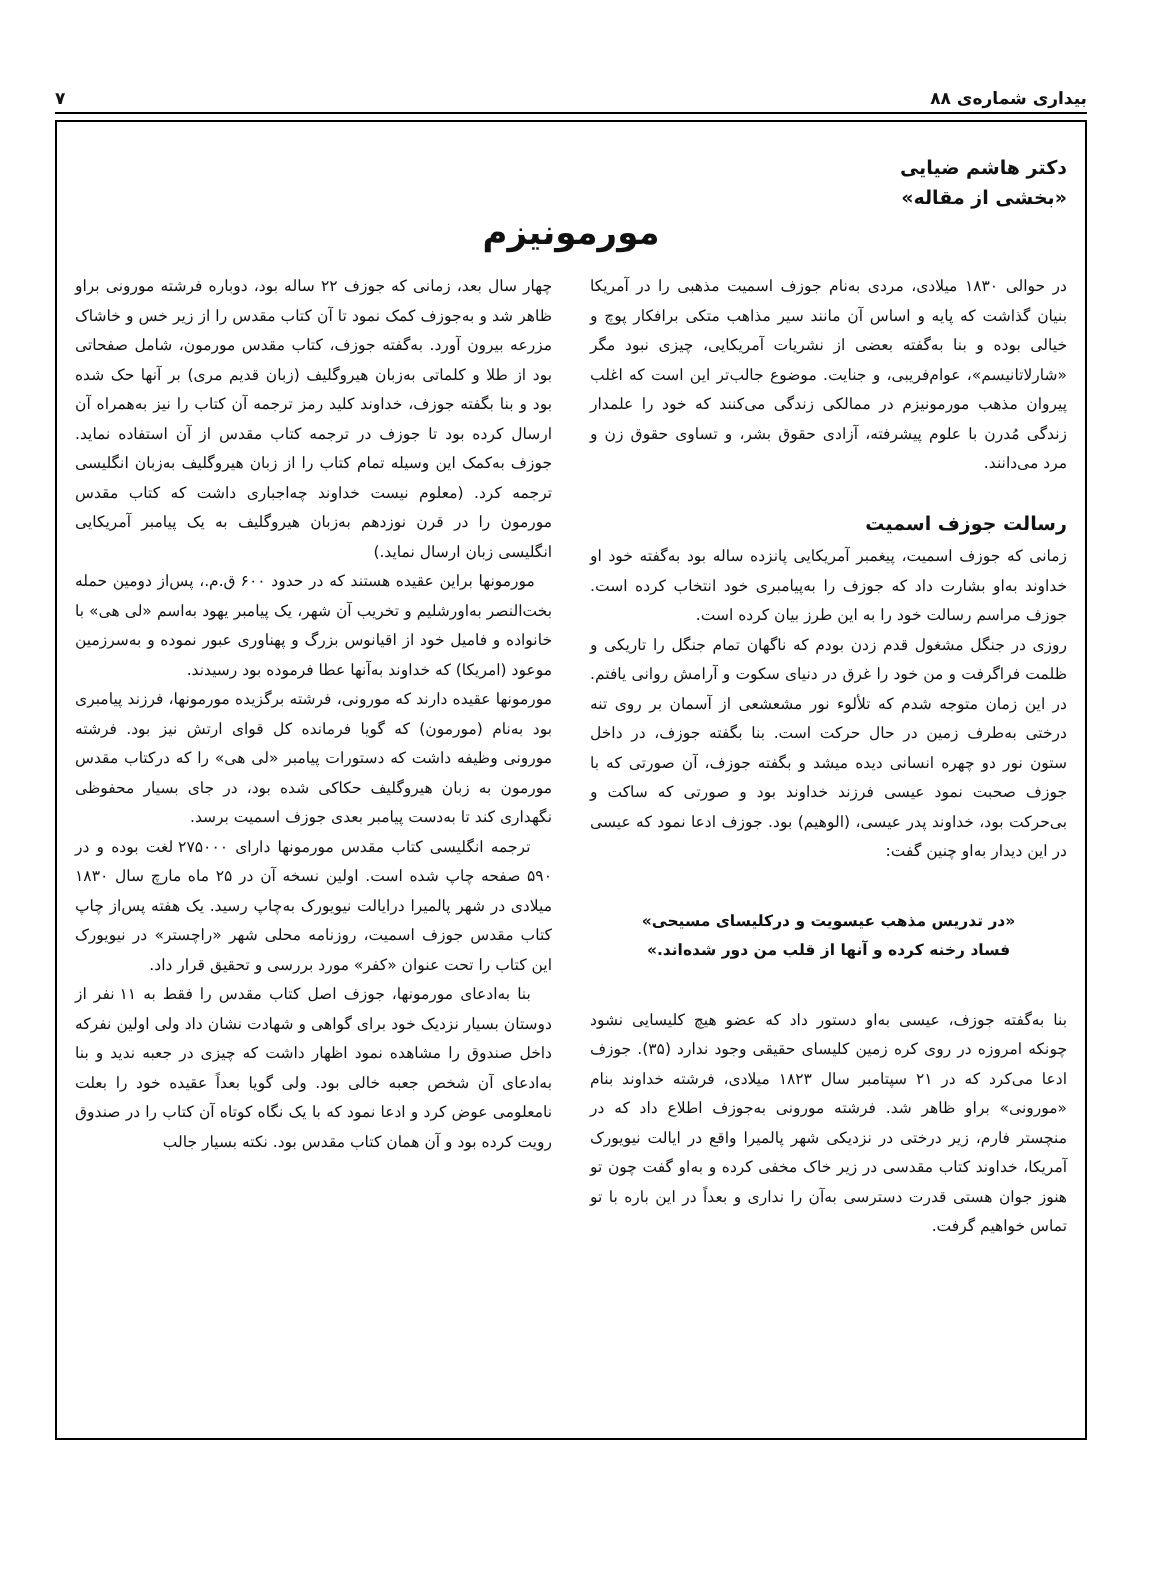بیداری شماره‌ی ۸۸ ۷
دکتر هاشم ضیایی
«بخشی از مقاله»
مورمونیزم
در حوالی ۱۸۳۰ میلادی، مردی به‌نام جوزف اسمیت مذهبی را در آمریکا بنیان گذاشت که پایه و اساس آن مانند سیر مذاهب متکی برافکار پوچ و خیالی بوده و بنا به‌گفته بعضی از نشریات آمریکایی، چیزی نبود مگر «شارلاتانیسم»، عوام‌فریبی، و جنایت. موضوع جالب‌تر این است که اغلب پیروان مذهب مورمونیزم در ممالکی زندگی می‌کنند که خود را علمدار زندگی مُدرن با علوم پیشرفته، آزادی حقوق بشر، و تساوی حقوق زن و مرد می‌دانند.
رسالت جوزف اسمیت
زمانی که جوزف اسمیت، پیغمبر آمریکایی پانزده ساله بود به‌گفته خود او خداوند به‌او بشارت داد که جوزف را به‌پیامبری خود انتخاب کرده است. جوزف مراسم رسالت خود را به این طرز بیان کرده است.
روزی در جنگل مشغول قدم زدن بودم که ناگهان تمام جنگل را تاریکی و ظلمت فراگرفت و من خود را غرق در دنیای سکوت و آرامش روانی یافتم. در این زمان متوجه شدم که تلألوء نور مشعشعی از آسمان بر روی تنه درختی به‌طرف زمین در حال حرکت است. بنا بگفته جوزف، در داخل ستون نور دو چهره انسانی دیده میشد و بگفته جوزف، آن صورتی که با جوزف صحبت نمود عیسی فرزند خداوند بود و صورتی که ساکت و بی‌حرکت بود، خداوند پدر عیسی، (الوهیم) بود. جوزف ادعا نمود که عیسی در این دیدار به‌او چنین گفت:
«در تدریس مذهب عیسویت و درکلیسای مسیحی»
فساد رخنه کرده و آنها از قلب من دور شده‌اند.»
بنا به‌گفته جوزف، عیسی به‌او دستور داد که عضو هیچ کلیسایی نشود چونکه امروزه در روی کره زمین کلیسای حقیقی وجود ندارد (۳۵). جوزف ادعا می‌کرد که در ۲۱ سپتامبر سال ۱۸۲۳ میلادی، فرشته خداوند بنام «مورونی» براو ظاهر شد. فرشته مورونی به‌جوزف اطلاع داد که در منچستر فارم، زیر درختی در نزدیکی شهر پالمیرا واقع در ایالت نیویورک آمریکا، خداوند کتاب مقدسی در زیر خاک مخفی کرده و به‌او گفت چون تو هنوز جوان هستی قدرت دسترسی به‌آن را نداری و بعداً در این باره با تو تماس خواهیم گرفت.
چهار سال بعد، زمانی که جوزف ۲۲ ساله بود، دوباره فرشته مورونی براو ظاهر شد و به‌جوزف کمک نمود تا آن کتاب مقدس را از زیر خس و خاشاک مزرعه بیرون آورد. به‌گفته جوزف، کتاب مقدس مورمون، شامل صفحاتی بود از طلا و کلماتی به‌زبان هیروگلیف (زبان قدیم مری) بر آنها حک شده بود و بنا بگفته جوزف، خداوند کلید رمز ترجمه آن کتاب را نیز به‌همراه آن ارسال کرده بود تا جوزف در ترجمه کتاب مقدس از آن استفاده نماید. جوزف به‌کمک این وسیله تمام کتاب را از زبان هیروگلیف به‌زبان انگلیسی ترجمه کرد. (معلوم نیست خداوند چه‌اجباری داشت که کتاب مقدس مورمون را در قرن نوزدهم به‌زبان هیروگلیف به یک پیامبر آمریکایی انگلیسی زبان ارسال نماید.)
مورمونها براین عقیده هستند که در حدود ۶۰۰ ق.م.، پس‌از دومین حمله بخت‌النصر به‌اورشلیم و تخریب آن شهر، یک پیامبر یهود به‌اسم «لی هی» با خانواده و فامیل خود از اقیانوس بزرگ و پهناوری عبور نموده و به‌سرزمین موعود (امریکا) که خداوند به‌آنها عطا فرموده بود رسیدند.
مورمونها عقیده دارند که مورونی، فرشته برگزیده مورمونها، فرزند پیامبری بود به‌نام (مورمون) که گویا فرمانده کل قوای ارتش نیز بود. فرشته مورونی وظیفه داشت که دستورات پیامبر «لی هی» را که درکتاب مقدس مورمون به زبان هیروگلیف حکاکی شده بود، در جای بسیار محفوظی نگهداری کند تا به‌دست پیامبر بعدی جوزف اسمیت برسد.
ترجمه انگلیسی کتاب مقدس مورمونها دارای ۲۷۵۰۰۰ لغت بوده و در ۵۹۰ صفحه چاپ شده است. اولین نسخه آن در ۲۵ ماه مارچ سال ۱۸۳۰ میلادی در شهر پالمیرا درایالت نیویورک به‌چاپ رسید. یک هفته پس‌از چاپ کتاب مقدس جوزف اسمیت، روزنامه محلی شهر «راچستر» در نیویورک این کتاب را تحت عنوان «کفر» مورد بررسی و تحقیق قرار داد.
بنا به‌ادعای مورمونها، جوزف اصل کتاب مقدس را فقط به ۱۱ نفر از دوستان بسیار نزدیک خود برای گواهی و شهادت نشان داد ولی اولین نفرکه داخل صندوق را مشاهده نمود اظهار داشت که چیزی در جعبه ندید و بنا به‌ادعای آن شخص جعبه خالی بود. ولی گویا بعداً عقیده خود را بعلت نامعلومی عوض کرد و ادعا نمود که با یک نگاه کوتاه آن کتاب را در صندوق رویت کرده بود و آن همان کتاب مقدس بود. نکته بسیار جالب